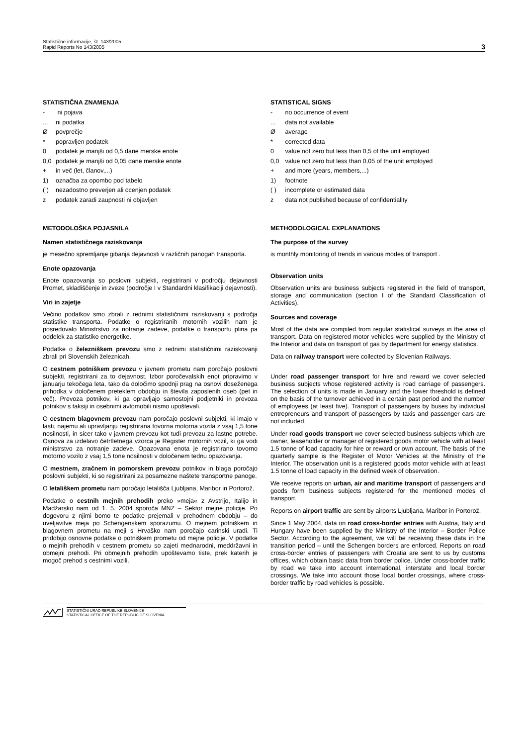Statistične informacije, št. 143/2005
Rapid Reports No 143/2005
3
STATISTIČNA ZNAMENJA
- ni pojava
... ni podatka
Øpovprečje
* popravljen podatek
0 podatek je manjši od 0,5 dane merske enote
0,0 podatek je manjši od 0,05 dane merske enote
+ in več (let, članov,...)
1) označba za opombo pod tabelo
( ) nezadostno preverjen ali ocenjen podatek
z podatek zaradi zaupnosti ni objavljen
STATISTICAL SIGNS
- no occurrence of event
... data not available
Ø average
* corrected data
0 value not zero but less than 0,5 of the unit employed
0,0 value not zero but less than 0,05 of the unit employed
+ and more (years, members,...)
1) footnote
( ) incomplete or estimated data
z data not published because of confidentiality
METODOLOŠKA POJASNILA
Namen statističnega raziskovanja
je mesečno spremljanje gibanja dejavnosti v različnih panogah transporta.
Enote opazovanja
Enote opazovanja so poslovni subjekti, registrirani v področju dejavnosti Promet, skladiščenje in zveze (področje I v Standardni klasifikaciji dejavnosti).
Viri in zajetje
Večino podatkov smo zbrali z rednimi statističnimi raziskovanji s področja statistike transporta. Podatke o registriranih motornih vozilih nam je posredovalo Ministrstvo za notranje zadeve, podatke o transportu plina pa oddelek za statistiko energetike.
Podatke o železniškem prevozu smo z rednimi statističnimi raziskovanji zbrali pri Slovenskih železnicah.
O cestnem potniškem prevozu v javnem prometu nam poročajo poslovni subjekti, registrirani za to dejavnost. Izbor poročevalskih enot pripravimo v januarju tekočega leta, tako da določimo spodnji prag na osnovi doseženega prihodka v določenem preteklem obdobju in števila zaposlenih oseb (pet in več). Prevoza potnikov, ki ga opravljajo samostojni podjetniki in prevoza potnikov s taksiji in osebnimi avtomobili nismo upoštevali.
O cestnem blagovnem prevozu nam poročajo poslovni subjekti, ki imajo v lasti, najemu ali upravljanju registrirana tovorna motorna vozila z vsaj 1,5 tone nosilnosti, in sicer tako v javnem prevozu kot tudi prevozu za lastne potrebe. Osnova za izdelavo četrtletnega vzorca je Register motornih vozil, ki ga vodi ministrstvo za notranje zadeve. Opazovana enota je registrirano tovorno motorno vozilo z vsaj 1,5 tone nosilnosti v določenem tednu opazovanja.
O mestnem, zračnem in pomorskem prevozu potnikov in blaga poročajo poslovni subjekti, ki so registrirani za posamezne naštete transportne panoge.
O letališkem prometu nam poročajo letališča Ljubljana, Maribor in Portorož.
Podatke o cestnih mejnih prehodih preko »meja« z Avstrijo, Italijo in Madžarsko nam od 1. 5. 2004 sporoča MNZ – Sektor mejne policije. Po dogovoru z njimi bomo te podatke prejemali v prehodnem obdobju – do uveljavitve meja po Schengenskem sporazumu. O mejnem potniškem in blagovnem prometu na meji s Hrvaško nam poročajo carinski uradi. Ti pridobijo osnovne podatke o potniškem prometu od mejne policije. V podatke o mejnih prehodih v cestnem prometu so zajeti mednarodni, meddržavni in obmejni prehodi. Pri obmejnih prehodih upoštevamo tiste, prek katerih je mogoč prehod s cestnimi vozili.
METHODOLOGICAL EXPLANATIONS
The purpose of the survey
is monthly monitoring of trends in various modes of transport .
Observation units
Observation units are business subjects registered in the field of transport, storage and communication (section I of the Standard Classification of Activities).
Sources and coverage
Most of the data are compiled from regular statistical surveys in the area of transport. Data on registered motor vehicles were supplied by the Ministry of the Interior and data on transport of gas by department for energy statistics.
Data on railway transport were collected by Slovenian Railways.
Under road passenger transport for hire and reward we cover selected business subjects whose registered activity is road carriage of passengers. The selection of units is made in January and the lower threshold is defined on the basis of the turnover achieved in a certain past period and the number of employees (at least five). Transport of passengers by buses by individual entrepreneurs and transport of passengers by taxis and passenger cars are not included.
Under road goods transport we cover selected business subjects which are owner, leaseholder or manager of registered goods motor vehicle with at least 1.5 tonne of load capacity for hire or reward or own account. The basis of the quarterly sample is the Register of Motor Vehicles at the Ministry of the Interior. The observation unit is a registered goods motor vehicle with at least 1.5 tonne of load capacity in the defined week of observation.
We receive reports on urban, air and maritime transport of passengers and goods form business subjects registered for the mentioned modes of transport.
Reports on airport traffic are sent by airports Ljubljana, Maribor in Portorož.
Since 1 May 2004, data on road cross-border entries with Austria, Italy and Hungary have been supplied by the Ministry of the Interior – Border Police Sector. According to the agreement, we will be receiving these data in the transition period – until the Schengen borders are enforced. Reports on road cross-border entries of passengers with Croatia are sent to us by customs offices, which obtain basic data from border police. Under cross-border traffic by road we take into account international, interstate and local border crossings. We take into account those local border crossings, where cross-border traffic by road vehicles is possible.
STATISTIČNI URAD REPUBLIKE SLOVENIJE
STATISTICAL OFFICE OF THE REPUBLIC OF SLOVENIA